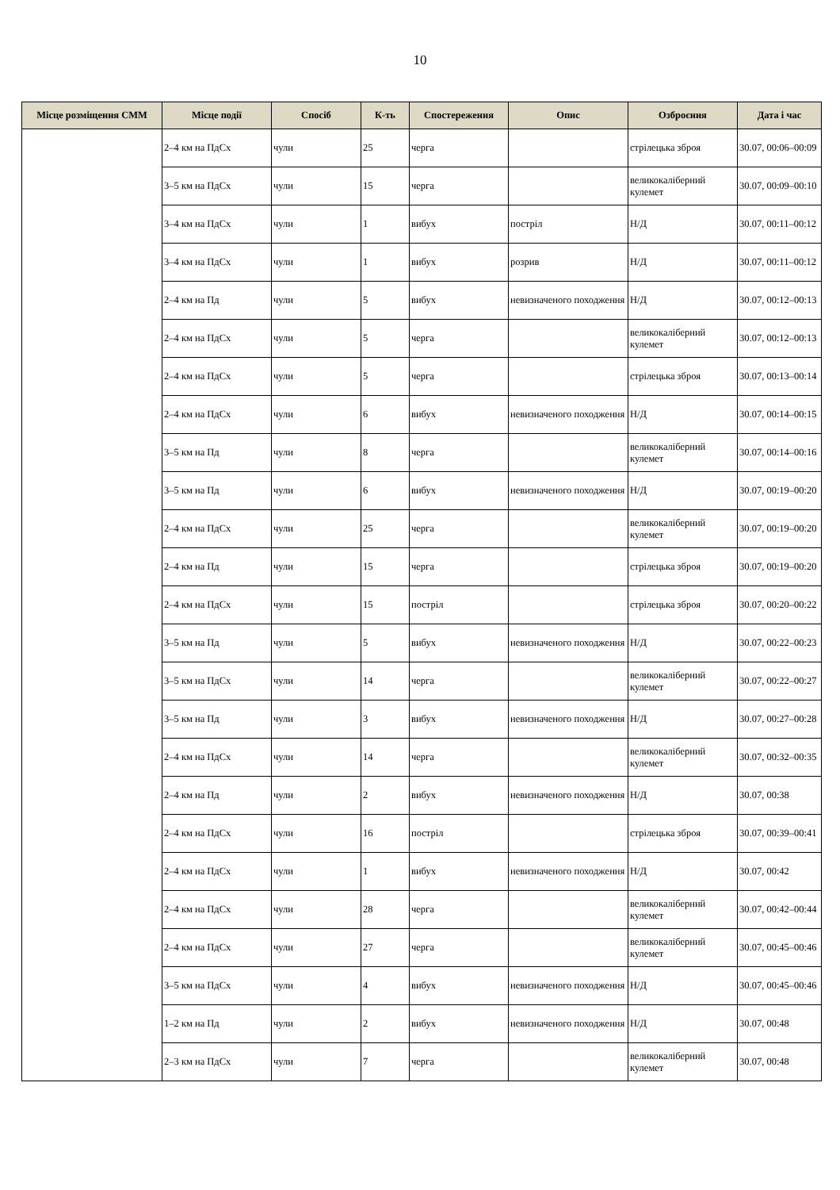10
| Місце розміщення СММ | Місце події | Спосіб | К-ть | Спостереження | Опис | Озброєння | Дата і час |
| --- | --- | --- | --- | --- | --- | --- | --- |
| | 2–4 км на ПдСх | чули | 25 | черга | | стрілецька зброя | 30.07, 00:06–00:09 |
| | 3–5 км на ПдСх | чули | 15 | черга | | великокаліберний кулемет | 30.07, 00:09–00:10 |
| | 3–4 км на ПдСх | чули | 1 | вибух | постріл | Н/Д | 30.07, 00:11–00:12 |
| | 3–4 км на ПдСх | чули | 1 | вибух | розрив | Н/Д | 30.07, 00:11–00:12 |
| | 2–4 км на Пд | чули | 5 | вибух | невизначеного походження | Н/Д | 30.07, 00:12–00:13 |
| | 2–4 км на ПдСх | чули | 5 | черга | | великокаліберний кулемет | 30.07, 00:12–00:13 |
| | 2–4 км на ПдСх | чули | 5 | черга | | стрілецька зброя | 30.07, 00:13–00:14 |
| | 2–4 км на ПдСх | чули | 6 | вибух | невизначеного походження | Н/Д | 30.07, 00:14–00:15 |
| | 3–5 км на Пд | чули | 8 | черга | | великокаліберний кулемет | 30.07, 00:14–00:16 |
| | 3–5 км на Пд | чули | 6 | вибух | невизначеного походження | Н/Д | 30.07, 00:19–00:20 |
| | 2–4 км на ПдСх | чули | 25 | черга | | великокаліберний кулемет | 30.07, 00:19–00:20 |
| | 2–4 км на Пд | чули | 15 | черга | | стрілецька зброя | 30.07, 00:19–00:20 |
| | 2–4 км на ПдСх | чули | 15 | постріл | | стрілецька зброя | 30.07, 00:20–00:22 |
| | 3–5 км на Пд | чули | 5 | вибух | невизначеного походження | Н/Д | 30.07, 00:22–00:23 |
| | 3–5 км на ПдСх | чули | 14 | черга | | великокаліберний кулемет | 30.07, 00:22–00:27 |
| | 3–5 км на Пд | чули | 3 | вибух | невизначеного походження | Н/Д | 30.07, 00:27–00:28 |
| | 2–4 км на ПдСх | чули | 14 | черга | | великокаліберний кулемет | 30.07, 00:32–00:35 |
| | 2–4 км на Пд | чули | 2 | вибух | невизначеного походження | Н/Д | 30.07, 00:38 |
| | 2–4 км на ПдСх | чули | 16 | постріл | | стрілецька зброя | 30.07, 00:39–00:41 |
| | 2–4 км на ПдСх | чули | 1 | вибух | невизначеного походження | Н/Д | 30.07, 00:42 |
| | 2–4 км на ПдСх | чули | 28 | черга | | великокаліберний кулемет | 30.07, 00:42–00:44 |
| | 2–4 км на ПдСх | чули | 27 | черга | | великокаліберний кулемет | 30.07, 00:45–00:46 |
| | 3–5 км на ПдСх | чули | 4 | вибух | невизначеного походження | Н/Д | 30.07, 00:45–00:46 |
| | 1–2 км на Пд | чули | 2 | вибух | невизначеного походження | Н/Д | 30.07, 00:48 |
| | 2–3 км на ПдСх | чули | 7 | черга | | великокаліберний кулемет | 30.07, 00:48 |